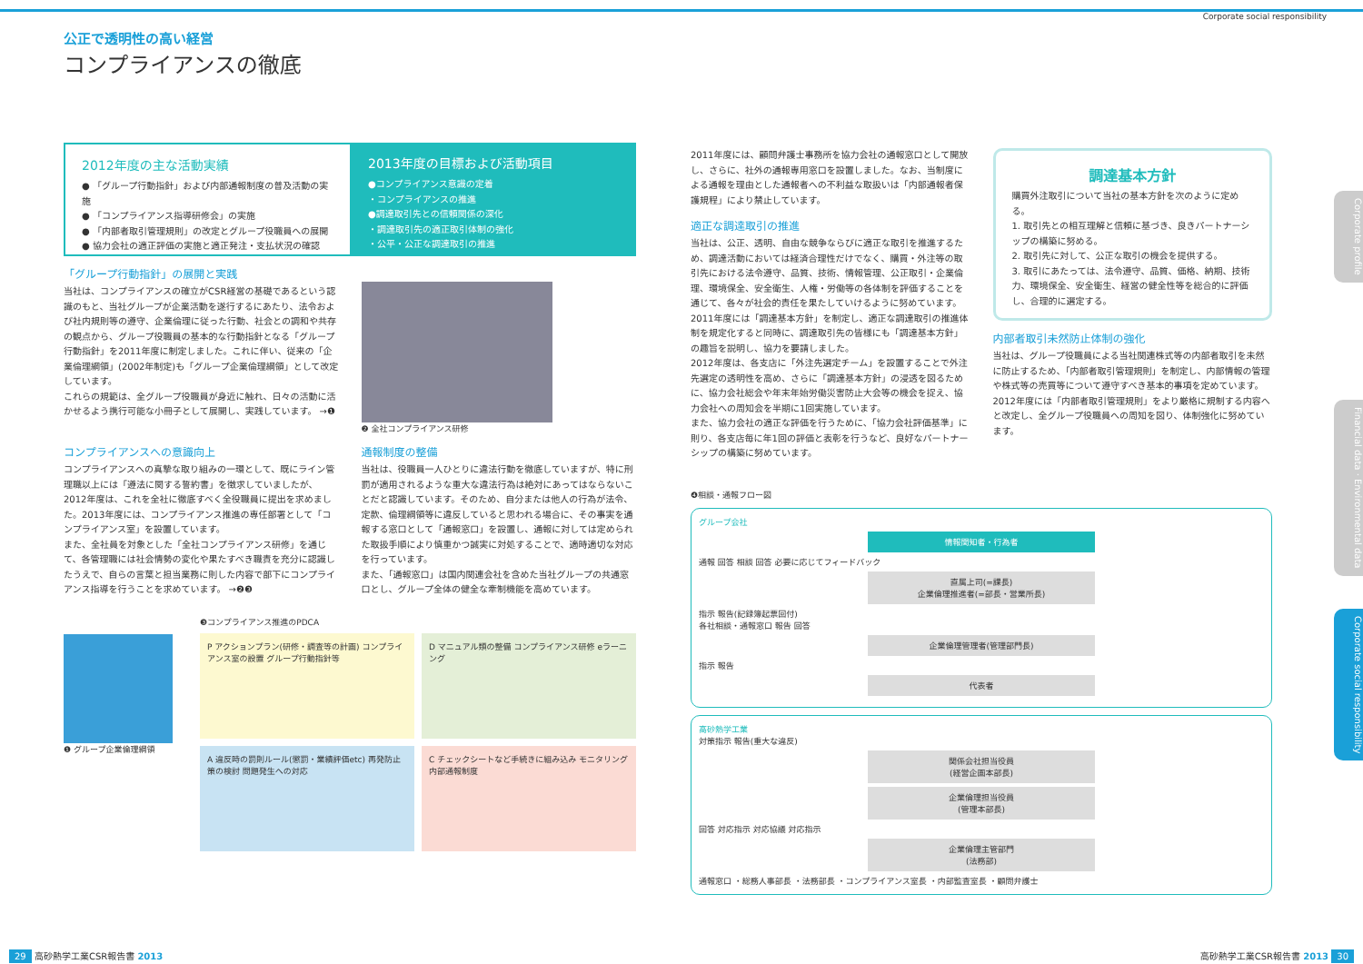Corporate social responsibility
公正で透明性の高い経営
コンプライアンスの徹底
2012年度の主な活動実績
● 「グループ行動指針」および内部通報制度の普及活動の実施
● 「コンプライアンス指導研修会」の実施
● 「内部者取引管理規則」の改定とグループ役職員への展開
● 協力会社の適正評価の実施と適正発注・支払状況の確認
2013年度の目標および活動項目
●コンプライアンス意識の定着
・コンプライアンスの推進
●調達取引先との信頼関係の深化
・調達取引先の適正取引体制の強化
・公平・公正な調達取引の推進
「グループ行動指針」の展開と実践
当社は、コンプライアンスの確立がCSR経営の基礎であるという認識のもと、当社グループが企業活動を遂行するにあたり、法令および社内規則等の遵守、企業倫理に従った行動、社会との調和や共存の観点から、グループ役職員の基本的な行動指針となる「グループ行動指針」を2011年度に制定しました。これに伴い、従来の「企業倫理綱領」(2002年制定)も「グループ企業倫理綱領」として改定しています。
これらの規範は、全グループ役職員が身近に触れ、日々の活動に活かせるよう携行可能な小冊子として展開し、実践しています。 →❶
❷ 全社コンプライアンス研修
コンプライアンスへの意識向上
コンプライアンスへの真摯な取り組みの一環として、既にライン管理職以上には「遵法に関する誓約書」を徴求していましたが、2012年度は、これを全社に徹底すべく全役職員に提出を求めました。2013年度には、コンプライアンス推進の専任部署として「コンプライアンス室」を設置しています。
また、全社員を対象とした「全社コンプライアンス研修」を通じて、各管理職には社会情勢の変化や果たすべき職責を充分に認識したうえで、自らの言葉と担当業務に則した内容で部下にコンプライアンス指導を行うことを求めています。 →❷❸
通報制度の整備
当社は、役職員一人ひとりに違法行動を徹底していますが、特に刑罰が適用されるような重大な違法行為は絶対にあってはならないことだと認識しています。そのため、自分または他人の行為が法令、定款、倫理綱領等に違反していると思われる場合に、その事実を通報する窓口として「通報窓口」を設置し、通報に対しては定められた取扱手順により慎重かつ誠実に対処することで、適時適切な対応を行っています。
また、「通報窓口」は国内関連会社を含めた当社グループの共通窓口とし、グループ全体の健全な牽制機能を高めています。
❶ グループ企業倫理綱領 ❸コンプライアンス推進のPDCA
P アクションプラン(研修・調査等の計画) コンプライアンス室の設置 グループ行動指針等
D マニュアル類の整備 コンプライアンス研修 eラーニング
A 違反時の罰則ルール(懲罰・業績評価etc) 再発防止策の検討 問題発生への対応
C チェックシートなど手続きに組み込み モニタリング 内部通報制度
2011年度には、顧問弁護士事務所を協力会社の通報窓口として開放し、さらに、社外の通報専用窓口を設置しました。なお、当制度による通報を理由とした通報者への不利益な取扱いは「内部通報者保護規程」により禁止しています。
適正な調達取引の推進
当社は、公正、透明、自由な競争ならびに適正な取引を推進するため、調達活動においては経済合理性だけでなく、購買・外注等の取引先における法令遵守、品質、技術、情報管理、公正取引・企業倫理、環境保全、安全衛生、人権・労働等の各体制を評価することを通じて、各々が社会的責任を果たしていけるように努めています。
2011年度には「調達基本方針」を制定し、適正な調達取引の推進体制を規定化すると同時に、調達取引先の皆様にも「調達基本方針」の趣旨を説明し、協力を要請しました。
2012年度は、各支店に「外注先選定チーム」を設置することで外注先選定の透明性を高め、さらに「調達基本方針」の浸透を図るために、協力会社総会や年末年始労働災害防止大会等の機会を捉え、協力会社への周知会を半期に1回実施しています。
また、協力会社の適正な評価を行うために、「協力会社評価基準」に則り、各支店毎に年1回の評価と表彰を行うなど、良好なパートナーシップの構築に努めています。
調達基本方針
購買外注取引について当社の基本方針を次のように定める。
1. 取引先との相互理解と信頼に基づき、良きパートナーシップの構築に努める。
2. 取引先に対して、公正な取引の機会を提供する。
3. 取引にあたっては、法令遵守、品質、価格、納期、技術力、環境保全、安全衛生、経営の健全性等を総合的に評価し、合理的に選定する。
内部者取引未然防止体制の強化
当社は、グループ役職員による当社関連株式等の内部者取引を未然に防止するため、「内部者取引管理規則」を制定し、内部情報の管理や株式等の売買等について遵守すべき基本的事項を定めています。2012年度には「内部者取引管理規則」をより厳格に規制する内容へと改定し、全グループ役職員への周知を図り、体制強化に努めています。
❹相談・通報フロー図
グループ会社
情報関知者・行為者
通報 回答 相談 回答 必要に応じてフィードバック
直属上司(=課長)
企業倫理推進者(=部長・営業所長)
指示 報告(記録簿起票回付)
各社相談・通報窓口 報告 回答
企業倫理管理者(管理部門長)
指示 報告
代表者
高砂熱学工業
対策指示 報告(重大な違反)
関係会社担当役員
(経営企画本部長)
企業倫理担当役員
(管理本部長)
回答 対応指示 対応協議 対応指示
企業倫理主管部門
(法務部)
通報窓口 ・総務人事部長 ・法務部長 ・コンプライアンス室長 ・内部監査室長 ・顧問弁護士
Corporate profile
Financial data · Environmental data
Corporate social responsibility
29 高砂熱学工業CSR報告書 2013 高砂熱学工業CSR報告書 2013 30